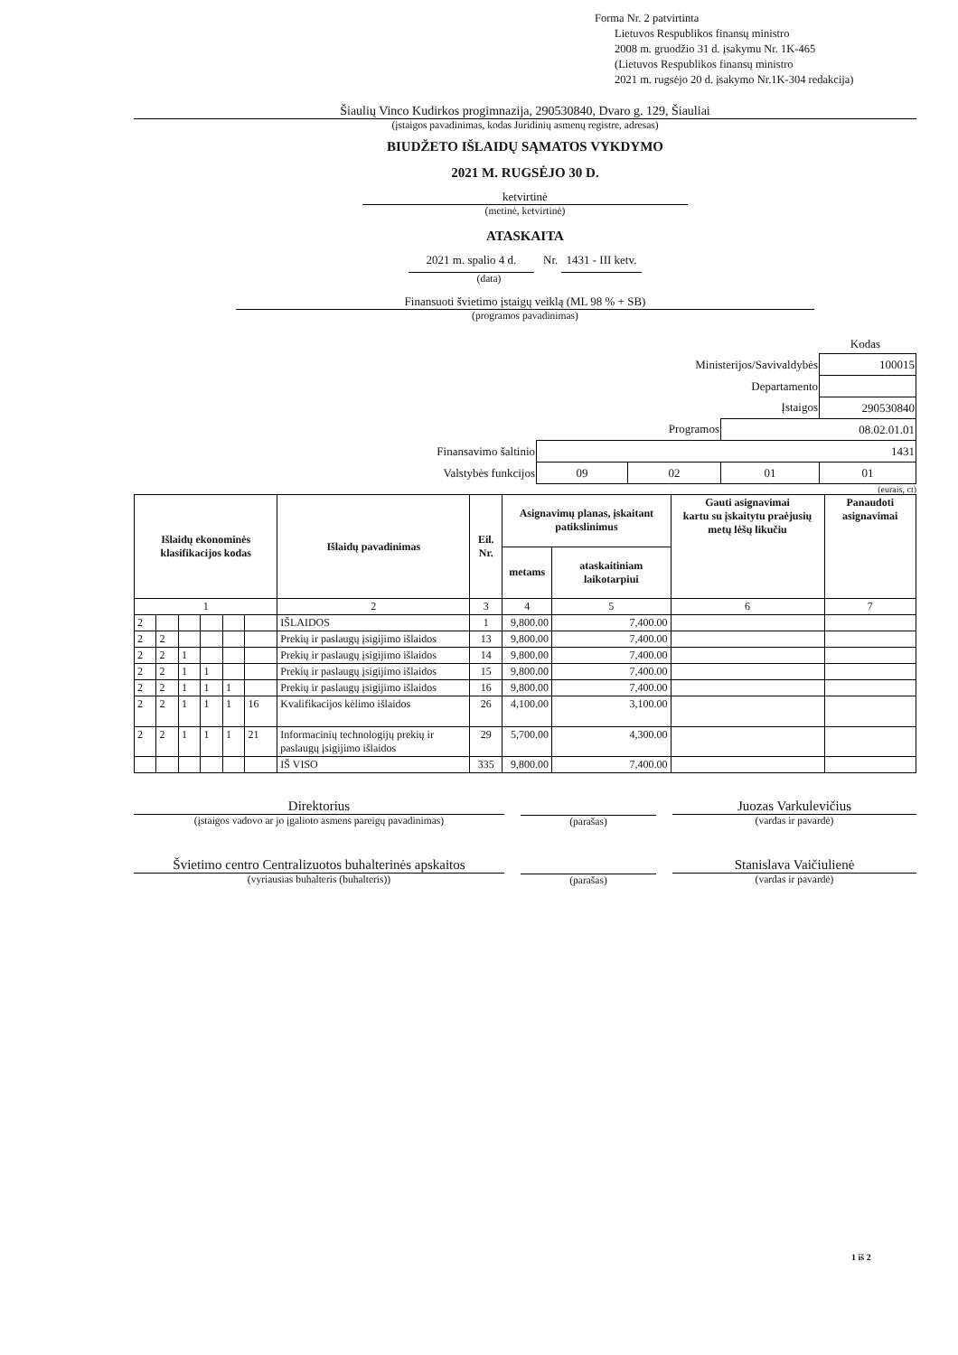Forma Nr. 2 patvirtinta
Lietuvos Respublikos finansų ministro
2008 m. gruodžio 31 d. įsakymu Nr. 1K-465
(Lietuvos Respublikos finansų ministro
2021 m. rugsėjo 20 d. įsakymo Nr.1K-304 redakcija)
Šiaulių Vinco Kudirkos progimnazija, 290530840, Dvaro g. 129, Šiauliai
(įstaigos pavadinimas, kodas Juridinių asmenų registre, adresas)
BIUDŽETO IŠLAIDŲ SĄMATOS VYKDYMO
2021 M. RUGSĖJO 30 D.
ketvirtinė
(metinė, ketvirtinė)
ATASKAITA
2021 m. spalio 4 d. Nr. 1431 - III ketv.
(data)
Finansuoti švietimo įstaigų veiklą (ML 98 % + SB)
(programos pavadinimas)
Kodas
| Ministerijos/Savivaldybės | | | | 100015 |
| Departamento | | | | |
| Įstaigos | | | | 290530840 |
| Programos | | | 08.02.01.01 | |
| Finansavimo šaltinio | 1431 | | | |
| Valstybės funkcijos | 09 | 02 | 01 | 01 |
(eurais, ct)
| Išlaidų ekonominės klasifikacijos kodas | | | | | | Išlaidų pavadinimas | Eil. Nr. | Asignavimų planas, įskaitant patikslinimus | | Gauti asignavimai kartu su įskaitytu praėjusių metų lėšų likučiu | Panaudoti asignavimai |
| --- | --- | --- | --- | --- | --- | --- | --- | --- | --- | --- | --- |
| | | | | | | | | metams | ataskaitiniam laikotarpiui | | |
| 1 | | | | | | 2 | 3 | 4 | 5 | 6 | 7 |
| 2 | | | | | | IŠLAIDOS | 1 | 9,800.00 | 7,400.00 | | |
| 2 | 2 | | | | | Prekių ir paslaugų įsigijimo išlaidos | 13 | 9,800.00 | 7,400.00 | | |
| 2 | 2 | 1 | | | | Prekių ir paslaugų įsigijimo išlaidos | 14 | 9,800.00 | 7,400.00 | | |
| 2 | 2 | 1 | 1 | | | Prekių ir paslaugų įsigijimo išlaidos | 15 | 9,800.00 | 7,400.00 | | |
| 2 | 2 | 1 | 1 | 1 | | Prekių ir paslaugų įsigijimo išlaidos | 16 | 9,800.00 | 7,400.00 | | |
| 2 | 2 | 1 | 1 | 1 | 16 | Kvalifikacijos kėlimo išlaidos | 26 | 4,100.00 | 3,100.00 | | |
| 2 | 2 | 1 | 1 | 1 | 21 | Informacinių technologijų prekių ir paslaugų įsigijimo išlaidos | 29 | 5,700.00 | 4,300.00 | | |
| | | | | | | IŠ VISO | 335 | 9,800.00 | 7,400.00 | | |
Direktorius
(įstaigos vadovo ar jo įgalioto asmens pareigų pavadinimas)
(parašas)
Juozas Varkulevičius
(vardas ir pavardė)
Švietimo centro Centralizuotos buhalterinės apskaitos
(vyriausias buhalteris (buhalteris))
(parašas)
Stanislava Vaičiulienė
(vardas ir pavardė)
1 iš 2